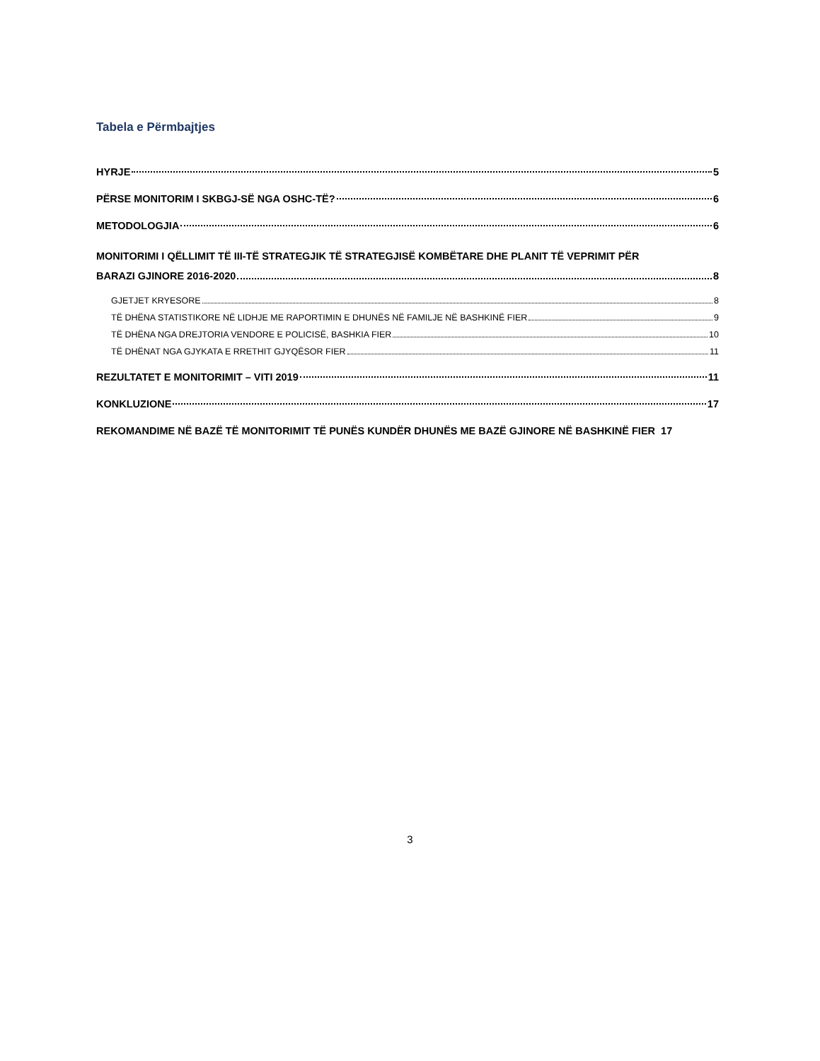Tabela e Përmbajtjes
HYRJE 5
PËRSE MONITORIM I SKBGJ-SË NGA OSHC-TË? 6
METODOLOGJIA 6
MONITORIMI I QËLLIMIT TË III-TË STRATEGJIK TË STRATEGJISË KOMBËTARE DHE PLANIT TË VEPRIMIT PËR
BARAZI GJINORE 2016-2020 8
GJETJET KRYESORE 8
TË DHËNA STATISTIKORE NË LIDHJE ME RAPORTIMIN E DHUNËS NË FAMILJE NË BASHKINË FIER 9
TË DHËNA NGA DREJTORIA VENDORE E POLICISË, BASHKIA FIER 10
TË DHËNAT NGA GJYKATA E RRETHIT GJYQËSOR FIER 11
REZULTATET E MONITORIMIT – VITI 2019 11
KONKLUZIONE 17
REKOMANDIME NË BAZË TË MONITORIMIT TË PUNËS KUNDËR DHUNËS ME BAZË GJINORE NË BASHKINË FIER 17
3